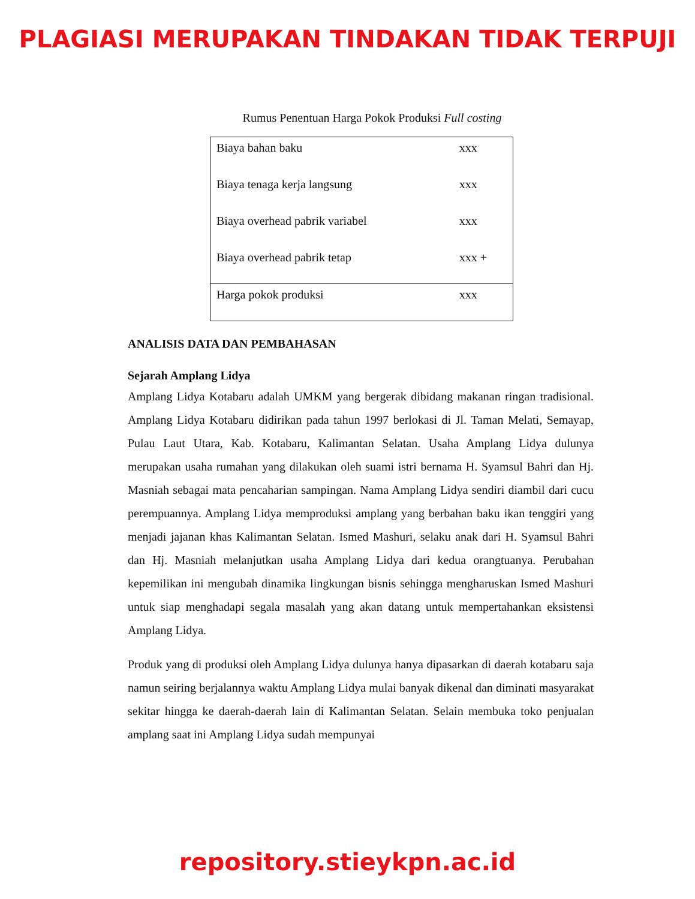PLAGIASI MERUPAKAN TINDAKAN TIDAK TERPUJI
Rumus Penentuan Harga Pokok Produksi Full costing
| Biaya bahan baku | xxx |
| Biaya tenaga kerja langsung | xxx |
| Biaya overhead pabrik variabel | xxx |
| Biaya overhead pabrik tetap | xxx + |
| Harga pokok produksi | xxx |
ANALISIS DATA DAN PEMBAHASAN
Sejarah Amplang Lidya
Amplang Lidya Kotabaru adalah UMKM yang bergerak dibidang makanan ringan tradisional. Amplang Lidya Kotabaru didirikan pada tahun 1997 berlokasi di Jl. Taman Melati, Semayap, Pulau Laut Utara, Kab. Kotabaru, Kalimantan Selatan. Usaha Amplang Lidya dulunya merupakan usaha rumahan yang dilakukan oleh suami istri bernama H. Syamsul Bahri dan Hj. Masniah sebagai mata pencaharian sampingan. Nama Amplang Lidya sendiri diambil dari cucu perempuannya. Amplang Lidya memproduksi amplang yang berbahan baku ikan tenggiri yang menjadi jajanan khas Kalimantan Selatan. Ismed Mashuri, selaku anak dari H. Syamsul Bahri dan Hj. Masniah melanjutkan usaha Amplang Lidya dari kedua orangtuanya. Perubahan kepemilikan ini mengubah dinamika lingkungan bisnis sehingga mengharuskan Ismed Mashuri untuk siap menghadapi segala masalah yang akan datang untuk mempertahankan eksistensi Amplang Lidya.
Produk yang di produksi oleh Amplang Lidya dulunya hanya dipasarkan di daerah kotabaru saja namun seiring berjalannya waktu Amplang Lidya mulai banyak dikenal dan diminati masyarakat sekitar hingga ke daerah-daerah lain di Kalimantan Selatan. Selain membuka toko penjualan amplang saat ini Amplang Lidya sudah mempunyai
repository.stieykpn.ac.id